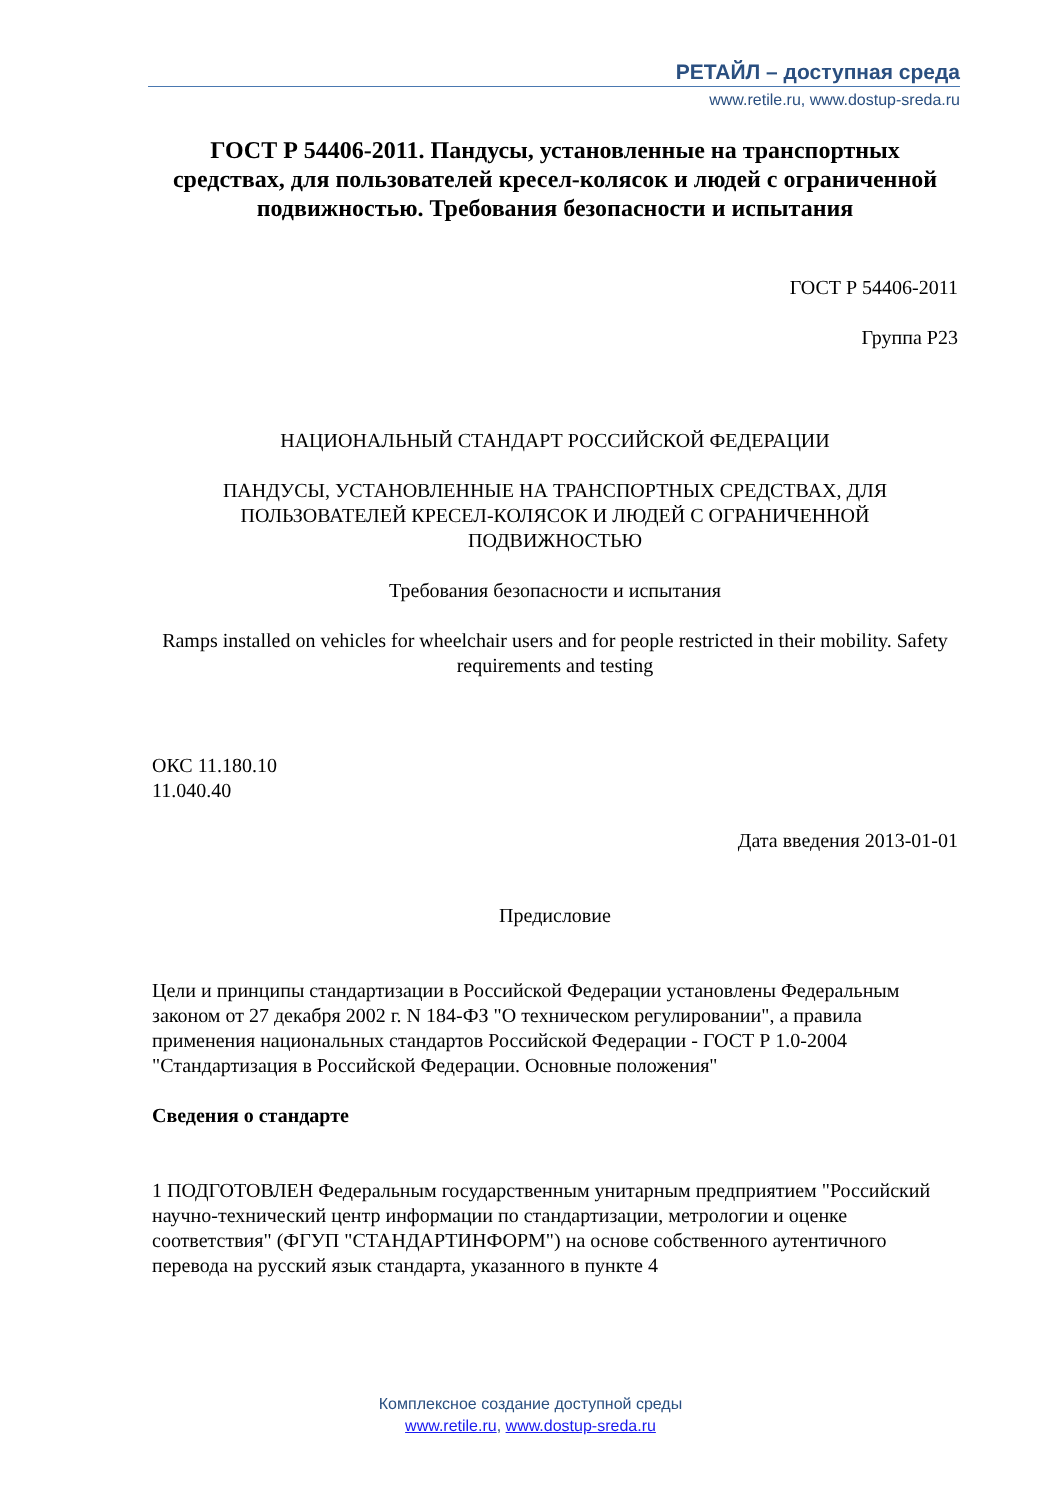РЕТАЙЛ – доступная среда
www.retile.ru, www.dostup-sreda.ru
ГОСТ Р 54406-2011. Пандусы, установленные на транспортных средствах, для пользователей кресел-колясок и людей с ограниченной подвижностью. Требования безопасности и испытания
ГОСТ Р 54406-2011
Группа Р23
НАЦИОНАЛЬНЫЙ СТАНДАРТ РОССИЙСКОЙ ФЕДЕРАЦИИ
ПАНДУСЫ, УСТАНОВЛЕННЫЕ НА ТРАНСПОРТНЫХ СРЕДСТВАХ, ДЛЯ ПОЛЬЗОВАТЕЛЕЙ КРЕСЕЛ-КОЛЯСОК И ЛЮДЕЙ С ОГРАНИЧЕННОЙ ПОДВИЖНОСТЬЮ
Требования безопасности и испытания
Ramps installed on vehicles for wheelchair users and for people restricted in their mobility. Safety requirements and testing
ОКС 11.180.10
11.040.40
Дата введения 2013-01-01
Предисловие
Цели и принципы стандартизации в Российской Федерации установлены Федеральным законом от 27 декабря 2002 г. N 184-ФЗ "О техническом регулировании", а правила применения национальных стандартов Российской Федерации - ГОСТ Р 1.0-2004 "Стандартизация в Российской Федерации. Основные положения"
Сведения о стандарте
1 ПОДГОТОВЛЕН Федеральным государственным унитарным предприятием "Российский научно-технический центр информации по стандартизации, метрологии и оценке соответствия" (ФГУП "СТАНДАРТИНФОРМ") на основе собственного аутентичного перевода на русский язык стандарта, указанного в пункте 4
Комплексное создание доступной среды
www.retile.ru, www.dostup-sreda.ru